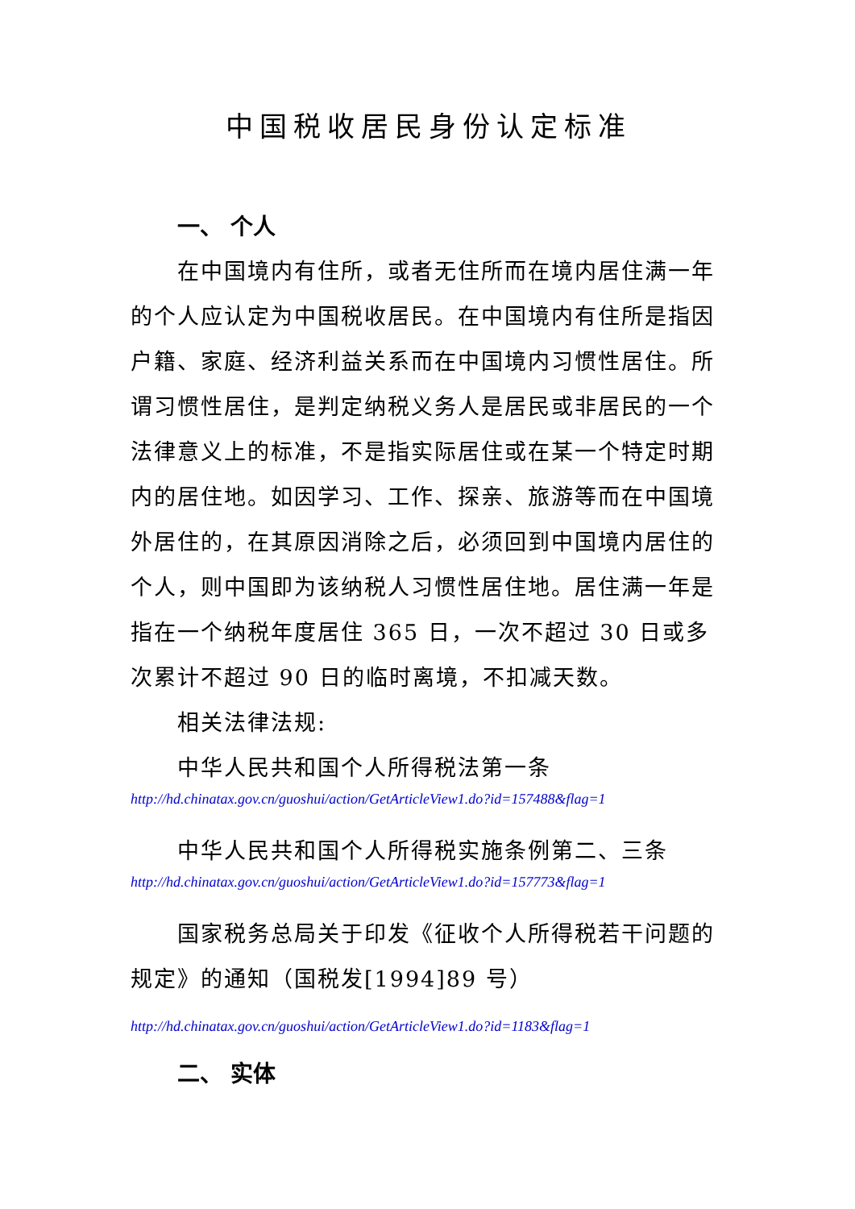中国税收居民身份认定标准
一、 个人
在中国境内有住所，或者无住所而在境内居住满一年的个人应认定为中国税收居民。在中国境内有住所是指因户籍、家庭、经济利益关系而在中国境内习惯性居住。所谓习惯性居住，是判定纳税义务人是居民或非居民的一个法律意义上的标准，不是指实际居住或在某一个特定时期内的居住地。如因学习、工作、探亲、旅游等而在中国境外居住的，在其原因消除之后，必须回到中国境内居住的个人，则中国即为该纳税人习惯性居住地。居住满一年是指在一个纳税年度居住 365 日，一次不超过 30 日或多次累计不超过 90 日的临时离境，不扣减天数。
相关法律法规:
中华人民共和国个人所得税法第一条
http://hd.chinatax.gov.cn/guoshui/action/GetArticleView1.do?id=157488&flag=1
中华人民共和国个人所得税实施条例第二、三条
http://hd.chinatax.gov.cn/guoshui/action/GetArticleView1.do?id=157773&flag=1
国家税务总局关于印发《征收个人所得税若干问题的规定》的通知（国税发[1994]89 号）
http://hd.chinatax.gov.cn/guoshui/action/GetArticleView1.do?id=1183&flag=1
二、 实体